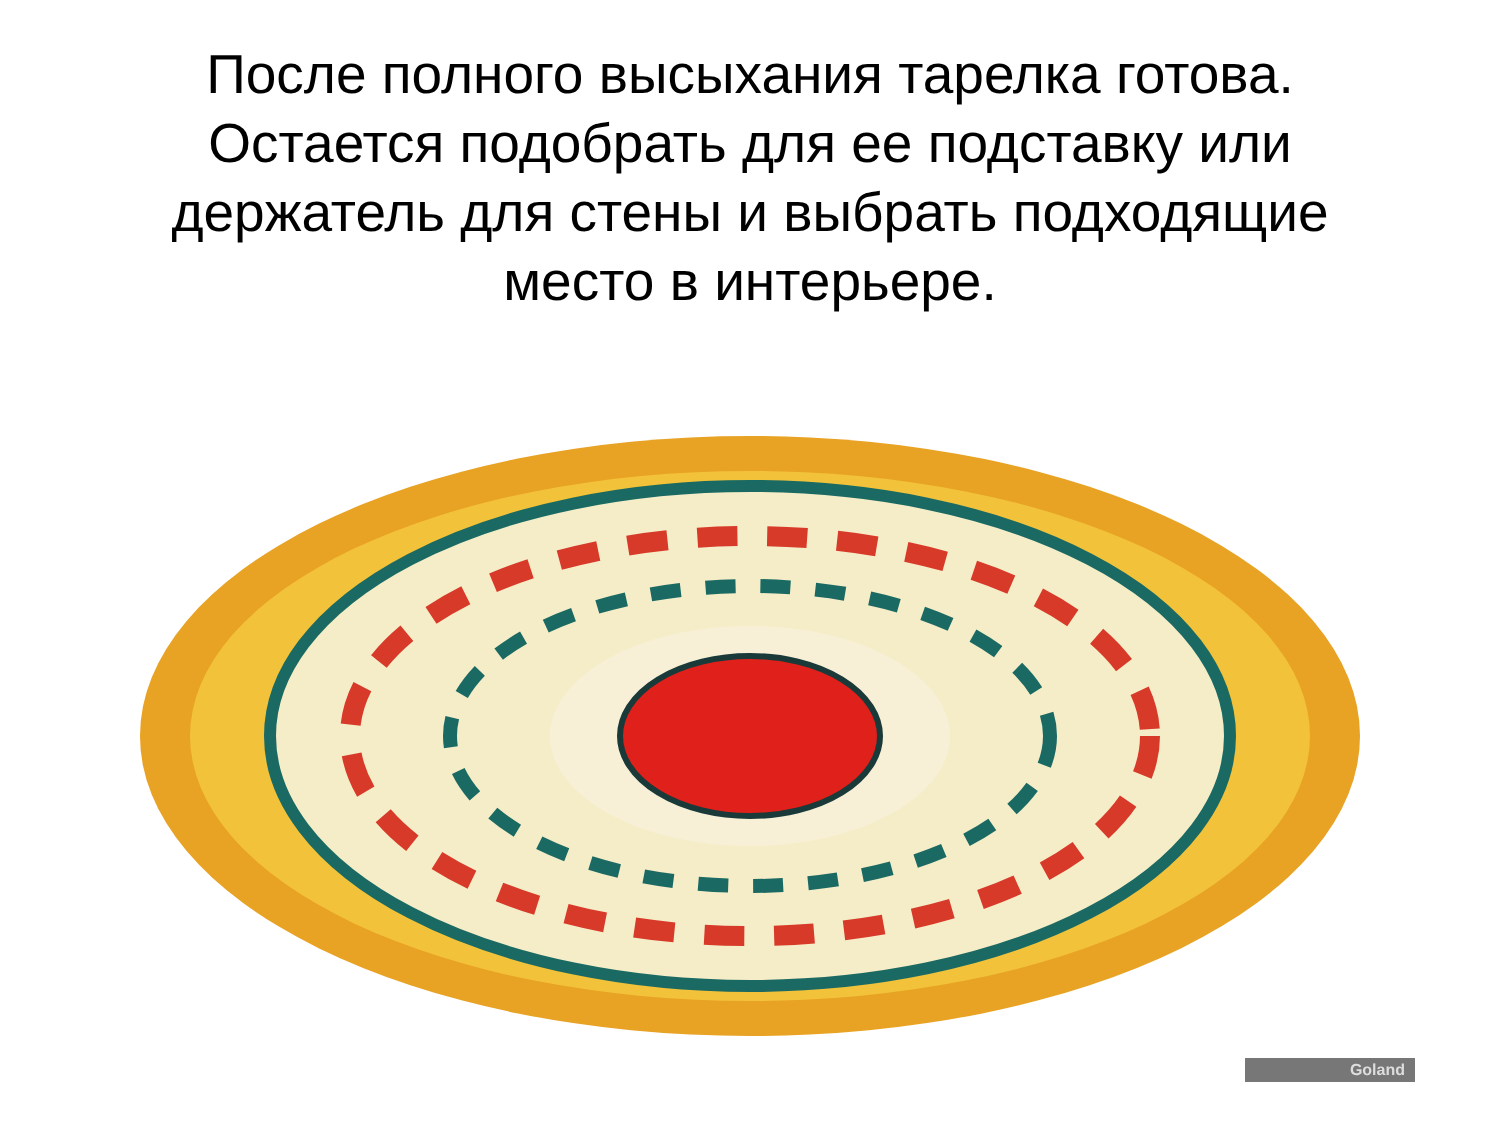После полного высыхания тарелка готова.
Остается подобрать для ее подставку или
держатель для стены и выбрать подходящие
место в интерьере.
Goland